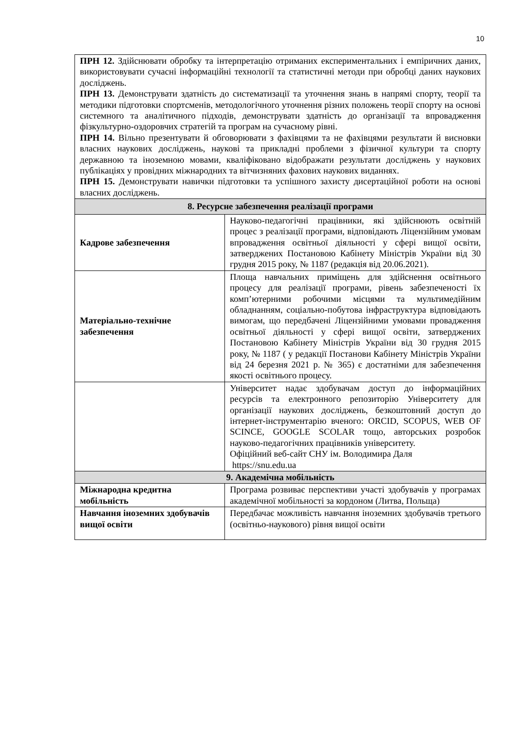10
| ПРН 12. Здійснювати обробку та інтерпретацію отриманих експериментальних і емпіричних даних, використовувати сучасні інформаційні технології та статистичні методи при обробці даних наукових досліджень. ПРН 13. Демонструвати здатність до систематизації та уточнення знань в напрямі спорту, теорії та методики підготовки спортсменів, методологічного уточнення різних положень теорії спорту на основі системного та аналітичного підходів, демонструвати здатність до організації та впровадження фізкультурно-оздоровчих стратегій та програм на сучасному рівні. ПРН 14. Вільно презентувати й обговорювати з фахівцями та не фахівцями результати й висновки власних наукових досліджень, наукові та прикладні проблеми з фізичної культури та спорту державною та іноземною мовами, кваліфіковано відображати результати досліджень у наукових публікаціях у провідних міжнародних та вітчизняних фахових наукових виданнях. ПРН 15. Демонструвати навички підготовки та успішного захисту дисертаційної роботи на основі власних досліджень. | |
| 8. Ресурсне забезпечення реалізації програми | |
| Кадрове забезпечення | Науково-педагогічні працівники, які здійснюють освітній процес з реалізації програми, відповідають Ліцензійним умовам впровадження освітньої діяльності у сфері вищої освіти, затверджених Постановою Кабінету Міністрів України від 30 грудня 2015 року, № 1187 (редакція від 20.06.2021). |
| Матеріально-технічне забезпечення | Площа навчальних приміщень для здійснення освітнього процесу для реалізації програми, рівень забезпеченості їх комп’ютерними робочими місцями та мультимедійним обладнанням, соціально-побутова інфраструктура відповідають вимогам, що передбачені Ліцензійними умовами провадження освітньої діяльності у сфері вищої освіти, затверджених Постановою Кабінету Міністрів України від 30 грудня 2015 року, № 1187 ( у редакції Постанови Кабінету Міністрів України від 24 березня 2021 р. № 365) є достатніми для забезпечення якості освітнього процесу. |
| | Університет надає здобувачам доступ до інформаційних ресурсів та електронного репозиторію Університету для організації наукових досліджень, безкоштовний доступ до інтернет-інструментарію вченого: ORCID, SCOPUS, WEB OF SCINCE, GOOGLE SCOLAR тощо, авторських розробок науково-педагогічних працівників університету. Офіційний веб-сайт СНУ ім. Володимира Даля https://snu.edu.ua |
| 9. Академічна мобільність | |
| Міжнародна кредитна мобільність | Програма розвиває перспективи участі здобувачів у програмах академічної мобільності за кордоном (Литва, Польща) |
| Навчання іноземних здобувачів вищої освіти | Передбачає можливість навчання іноземних здобувачів третього (освітньо-наукового) рівня вищої освіти |